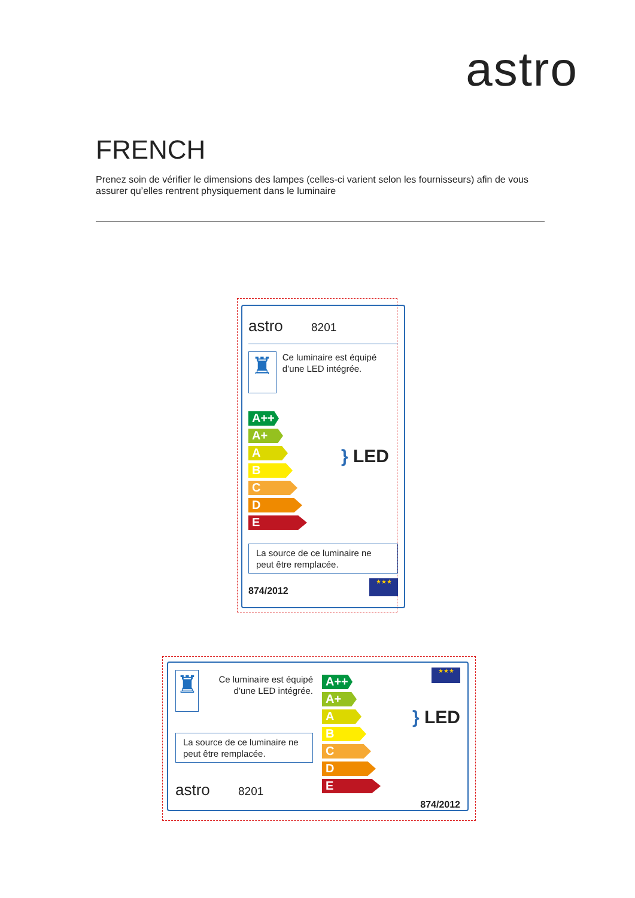astro
FRENCH
Prenez soin de vérifier le dimensions des lampes (celles-ci varient selon les fournisseurs) afin de vous assurer qu’elles rentrent physiquement dans le luminaire
astro 8201
♜
Ce luminaire est équipé d’une LED intégrée.
A++
A+
A
B
C
D
E
} LED
La source de ce luminaire ne peut être remplacée.
874/2012
★★★
♜
Ce luminaire est équipé d’une LED intégrée.
La source de ce luminaire ne peut être remplacée.
astro 8201
A++
A+
A
B
C
D
E
★★★
} LED
874/2012